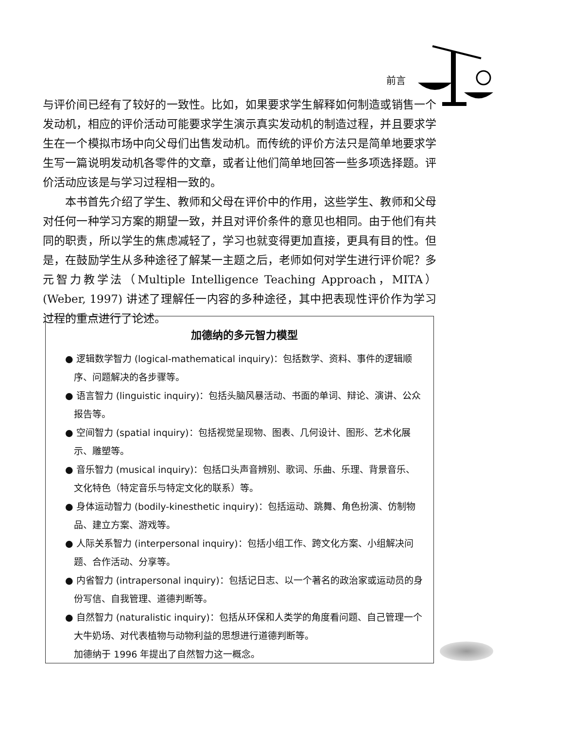前言
与评价间已经有了较好的一致性。比如，如果要求学生解释如何制造或销售一个发动机，相应的评价活动可能要求学生演示真实发动机的制造过程，并且要求学生在一个模拟市场中向父母们出售发动机。而传统的评价方法只是简单地要求学生写一篇说明发动机各零件的文章，或者让他们简单地回答一些多项选择题。评价活动应该是与学习过程相一致的。
本书首先介绍了学生、教师和父母在评价中的作用，这些学生、教师和父母对任何一种学习方案的期望一致，并且对评价条件的意见也相同。由于他们有共同的职责，所以学生的焦虑减轻了，学习也就变得更加直接，更具有目的性。但是，在鼓励学生从多种途径了解某一主题之后，老师如何对学生进行评价呢？多元智力教学法（Multiple Intelligence Teaching Approach，MITA）(Weber, 1997) 讲述了理解任一内容的多种途径，其中把表现性评价作为学习过程的重点进行了论述。
加德纳的多元智力模型
● 逻辑数学智力 (logical-mathematical inquiry)：包括数学、资料、事件的逻辑顺序、问题解决的各步骤等。
● 语言智力 (linguistic inquiry)：包括头脑风暴活动、书面的单词、辩论、演讲、公众报告等。
● 空间智力 (spatial inquiry)：包括视觉呈现物、图表、几何设计、图形、艺术化展示、雕塑等。
● 音乐智力 (musical inquiry)：包括口头声音辨别、歌词、乐曲、乐理、背景音乐、文化特色（特定音乐与特定文化的联系）等。
● 身体运动智力 (bodily-kinesthetic inquiry)：包括运动、跳舞、角色扮演、仿制物品、建立方案、游戏等。
● 人际关系智力 (interpersonal inquiry)：包括小组工作、跨文化方案、小组解决问题、合作活动、分享等。
● 内省智力 (intrapersonal inquiry)：包括记日志、以一个著名的政治家或运动员的身份写信、自我管理、道德判断等。
● 自然智力 (naturalistic inquiry)：包括从环保和人类学的角度看问题、自己管理一个大牛奶场、对代表植物与动物利益的思想进行道德判断等。
加德纳于 1996 年提出了自然智力这一概念。